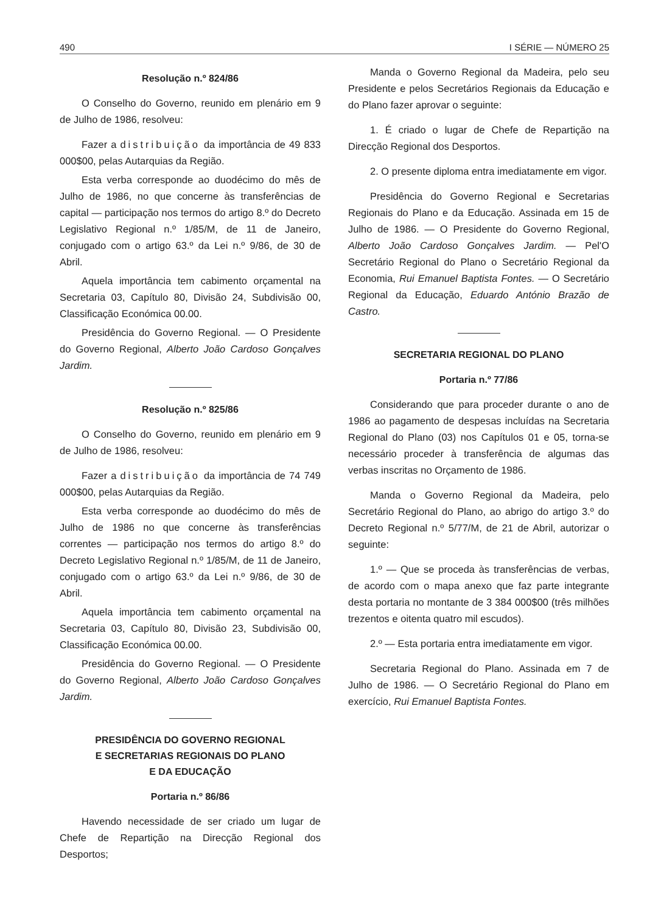490 I SÉRIE — NÚMERO 25
Resolução n.º 824/86
O Conselho do Governo, reunido em plenário em 9 de Julho de 1986, resolveu:
Fazer a distribuição da importância de 49 833 000$00, pelas Autarquias da Região.
Esta verba corresponde ao duodécimo do mês de Julho de 1986, no que concerne às transferências de capital — participação nos termos do artigo 8.º do Decreto Legislativo Regional n.º 1/85/M, de 11 de Janeiro, conjugado com o artigo 63.º da Lei n.º 9/86, de 30 de Abril.
Aquela importância tem cabimento orçamental na Secretaria 03, Capítulo 80, Divisão 24, Subdivisão 00, Classificação Económica 00.00.
Presidência do Governo Regional. — O Presidente do Governo Regional, Alberto João Cardoso Gonçalves Jardim.
Resolução n.º 825/86
O Conselho do Governo, reunido em plenário em 9 de Julho de 1986, resolveu:
Fazer a distribuição da importância de 74 749 000$00, pelas Autarquias da Região.
Esta verba corresponde ao duodécimo do mês de Julho de 1986 no que concerne às transferências correntes — participação nos termos do artigo 8.º do Decreto Legislativo Regional n.º 1/85/M, de 11 de Janeiro, conjugado com o artigo 63.º da Lei n.º 9/86, de 30 de Abril.
Aquela importância tem cabimento orçamental na Secretaria 03, Capítulo 80, Divisão 23, Subdivisão 00, Classificação Económica 00.00.
Presidência do Governo Regional. — O Presidente do Governo Regional, Alberto João Cardoso Gonçalves Jardim.
PRESIDÊNCIA DO GOVERNO REGIONAL
E SECRETARIAS REGIONAIS DO PLANO
E DA EDUCAÇÃO
Portaria n.º 86/86
Havendo necessidade de ser criado um lugar de Chefe de Repartição na Direcção Regional dos Desportos;
Manda o Governo Regional da Madeira, pelo seu Presidente e pelos Secretários Regionais da Educação e do Plano fazer aprovar o seguinte:
1. É criado o lugar de Chefe de Repartição na Direcção Regional dos Desportos.
2. O presente diploma entra imediatamente em vigor.
Presidência do Governo Regional e Secretarias Regionais do Plano e da Educação. Assinada em 15 de Julho de 1986. — O Presidente do Governo Regional, Alberto João Cardoso Gonçalves Jardim. — Pel'O Secretário Regional do Plano o Secretário Regional da Economia, Rui Emanuel Baptista Fontes. — O Secretário Regional da Educação, Eduardo António Brazão de Castro.
SECRETARIA REGIONAL DO PLANO
Portaria n.º 77/86
Considerando que para proceder durante o ano de 1986 ao pagamento de despesas incluídas na Secretaria Regional do Plano (03) nos Capítulos 01 e 05, torna-se necessário proceder à transferência de algumas das verbas inscritas no Orçamento de 1986.
Manda o Governo Regional da Madeira, pelo Secretário Regional do Plano, ao abrigo do artigo 3.º do Decreto Regional n.º 5/77/M, de 21 de Abril, autorizar o seguinte:
1.º — Que se proceda às transferências de verbas, de acordo com o mapa anexo que faz parte integrante desta portaria no montante de 3 384 000$00 (três milhões trezentos e oitenta quatro mil escudos).
2.º — Esta portaria entra imediatamente em vigor.
Secretaria Regional do Plano. Assinada em 7 de Julho de 1986. — O Secretário Regional do Plano em exercício, Rui Emanuel Baptista Fontes.